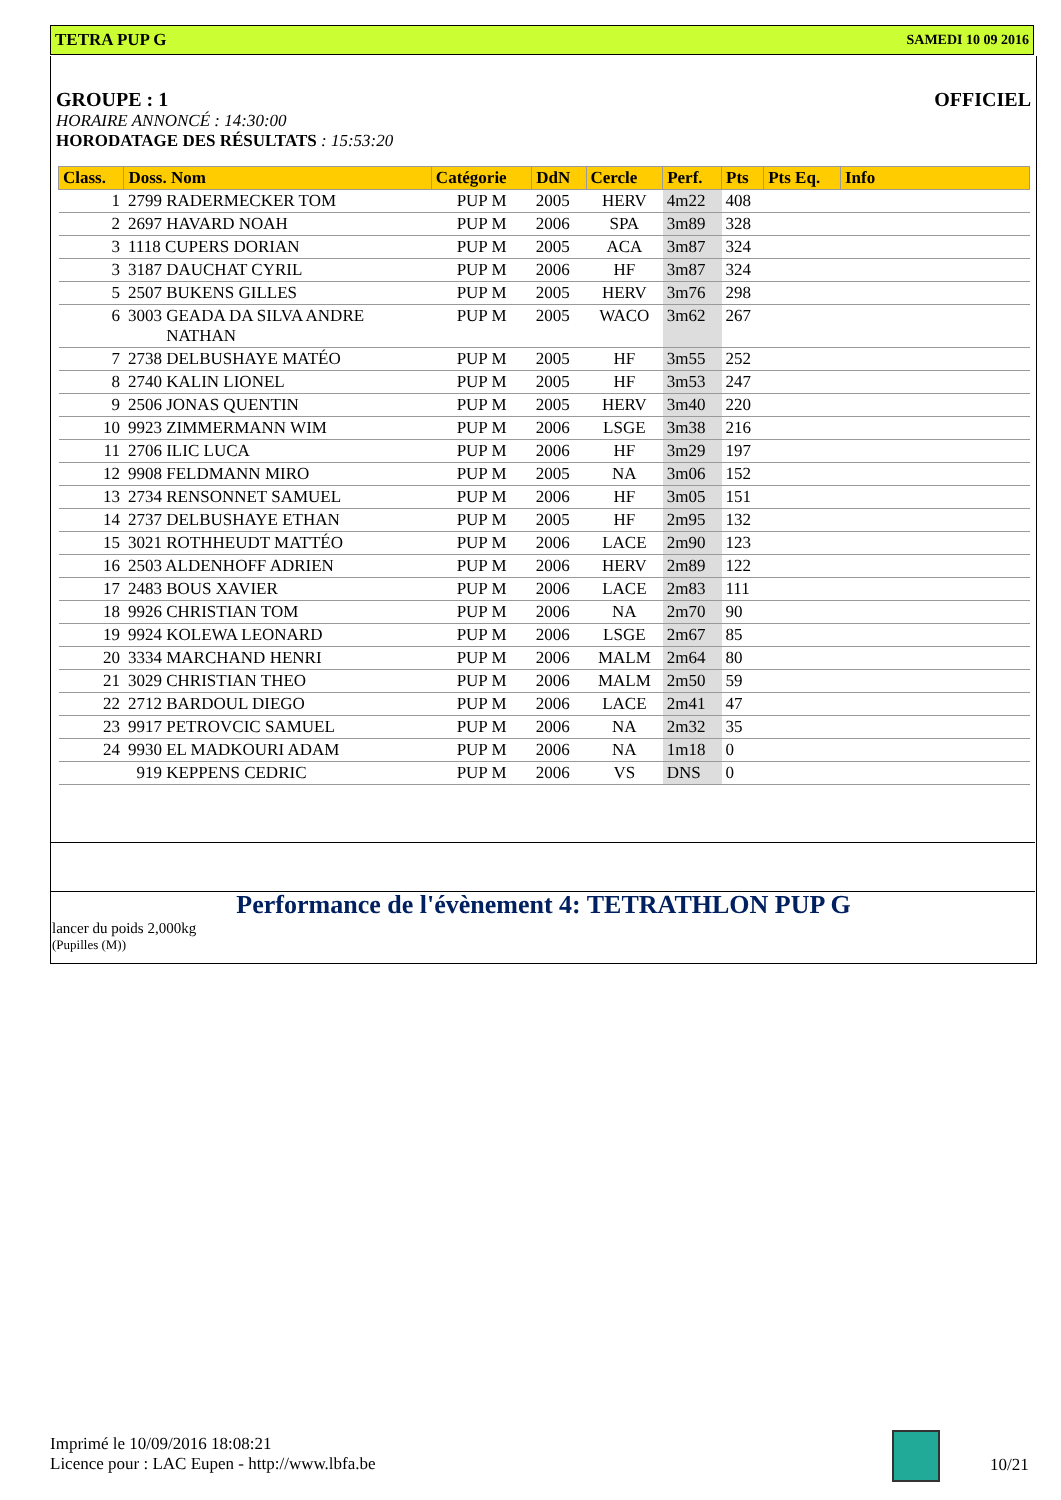TETRA PUP G SAMEDI 10 09 2016
GROUPE : 1 OFFICIEL
HORAIRE ANNONCÉ : 14:30:00
HORODATAGE DES RÉSULTATS : 15:53:20
| Class. | Doss. Nom | Catégorie | DdN | Cercle | Perf. | Pts | Pts Eq. | Info |
| --- | --- | --- | --- | --- | --- | --- | --- | --- |
| 1 | 2799 RADERMECKER TOM | PUP M | 2005 | HERV | 4m22 | 408 | | |
| 2 | 2697 HAVARD NOAH | PUP M | 2006 | SPA | 3m89 | 328 | | |
| 3 | 1118 CUPERS DORIAN | PUP M | 2005 | ACA | 3m87 | 324 | | |
| 3 | 3187 DAUCHAT CYRIL | PUP M | 2006 | HF | 3m87 | 324 | | |
| 5 | 2507 BUKENS GILLES | PUP M | 2005 | HERV | 3m76 | 298 | | |
| 6 | 3003 GEADA DA SILVA ANDRE NATHAN | PUP M | 2005 | WACO | 3m62 | 267 | | |
| 7 | 2738 DELBUSHAYE MATÉO | PUP M | 2005 | HF | 3m55 | 252 | | |
| 8 | 2740 KALIN LIONEL | PUP M | 2005 | HF | 3m53 | 247 | | |
| 9 | 2506 JONAS QUENTIN | PUP M | 2005 | HERV | 3m40 | 220 | | |
| 10 | 9923 ZIMMERMANN WIM | PUP M | 2006 | LSGE | 3m38 | 216 | | |
| 11 | 2706 ILIC LUCA | PUP M | 2006 | HF | 3m29 | 197 | | |
| 12 | 9908 FELDMANN MIRO | PUP M | 2005 | NA | 3m06 | 152 | | |
| 13 | 2734 RENSONNET SAMUEL | PUP M | 2006 | HF | 3m05 | 151 | | |
| 14 | 2737 DELBUSHAYE ETHAN | PUP M | 2005 | HF | 2m95 | 132 | | |
| 15 | 3021 ROTHHEUDT MATTÉO | PUP M | 2006 | LACE | 2m90 | 123 | | |
| 16 | 2503 ALDENHOFF ADRIEN | PUP M | 2006 | HERV | 2m89 | 122 | | |
| 17 | 2483 BOUS XAVIER | PUP M | 2006 | LACE | 2m83 | 111 | | |
| 18 | 9926 CHRISTIAN TOM | PUP M | 2006 | NA | 2m70 | 90 | | |
| 19 | 9924 KOLEWA LEONARD | PUP M | 2006 | LSGE | 2m67 | 85 | | |
| 20 | 3334 MARCHAND HENRI | PUP M | 2006 | MALM | 2m64 | 80 | | |
| 21 | 3029 CHRISTIAN THEO | PUP M | 2006 | MALM | 2m50 | 59 | | |
| 22 | 2712 BARDOUL DIEGO | PUP M | 2006 | LACE | 2m41 | 47 | | |
| 23 | 9917 PETROVCIC SAMUEL | PUP M | 2006 | NA | 2m32 | 35 | | |
| 24 | 9930 EL MADKOURI ADAM | PUP M | 2006 | NA | 1m18 | 0 | | |
| | 919 KEPPENS CEDRIC | PUP M | 2006 | VS | DNS | 0 | | |
Performance de l'évènement 4: TETRATHLON PUP G
lancer du poids 2,000kg
(Pupilles (M))
Imprimé le 10/09/2016 18:08:21
Licence pour : LAC Eupen - http://www.lbfa.be
10/21